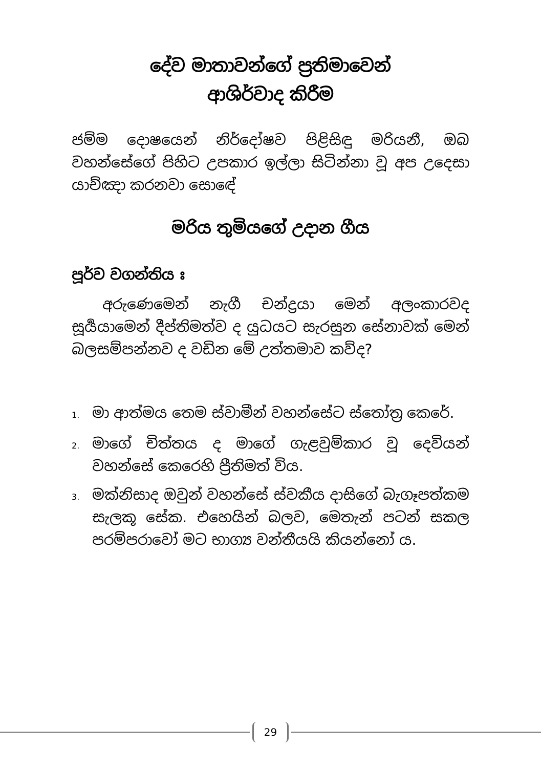දේව මාතාවන්ගේ ප්‍රතිමාවෙන්
ආශිර්වාද කිරීම
ජම්ම දොෂයෙන් නිර්දෝෂව පිළිසිඳු මරියනී, ඔබ වහන්සේගේ පිහිට උපකාර ඉල්ලා සිටින්නා වූ අප උදෙසා යාච්ඤා කරනවා සොඳේ
මරිය තුමියගේ උදාන ගීය
පූර්ව වගන්තිය ඃ
අරුණෙමෙන් නැගී චන්ද්‍රයා මෙන් අලංකාරවද සූර්‍යයාමෙන් දීප්තිමත්ව ද යුධයට සැරසුන සේනාවක් මෙන් බලසම්පන්නව ද වඩින මේ උත්තමාව කව්ද?
1. මා ආත්මය තෙම ස්වාමීන් වහන්සේට ස්තෝත්‍ර කෙරේ.
2. මාගේ චිත්තය ද මාගේ ගැළවුම්කාර වූ දෙවියන් වහන්සේ කෙරෙහි ප්‍රීතිමත් විය.
3. මක්නිසාද ඔවුන් වහන්සේ ස්වකීය දාසිගේ බැගෑපත්කම සැලකූ සේක. එහෙයින් බලව, මෙතැන් පටන් සකල පරම්පරාවෝ මට භාග්‍ය වන්තීයයි කියන්නෝ ය.
29